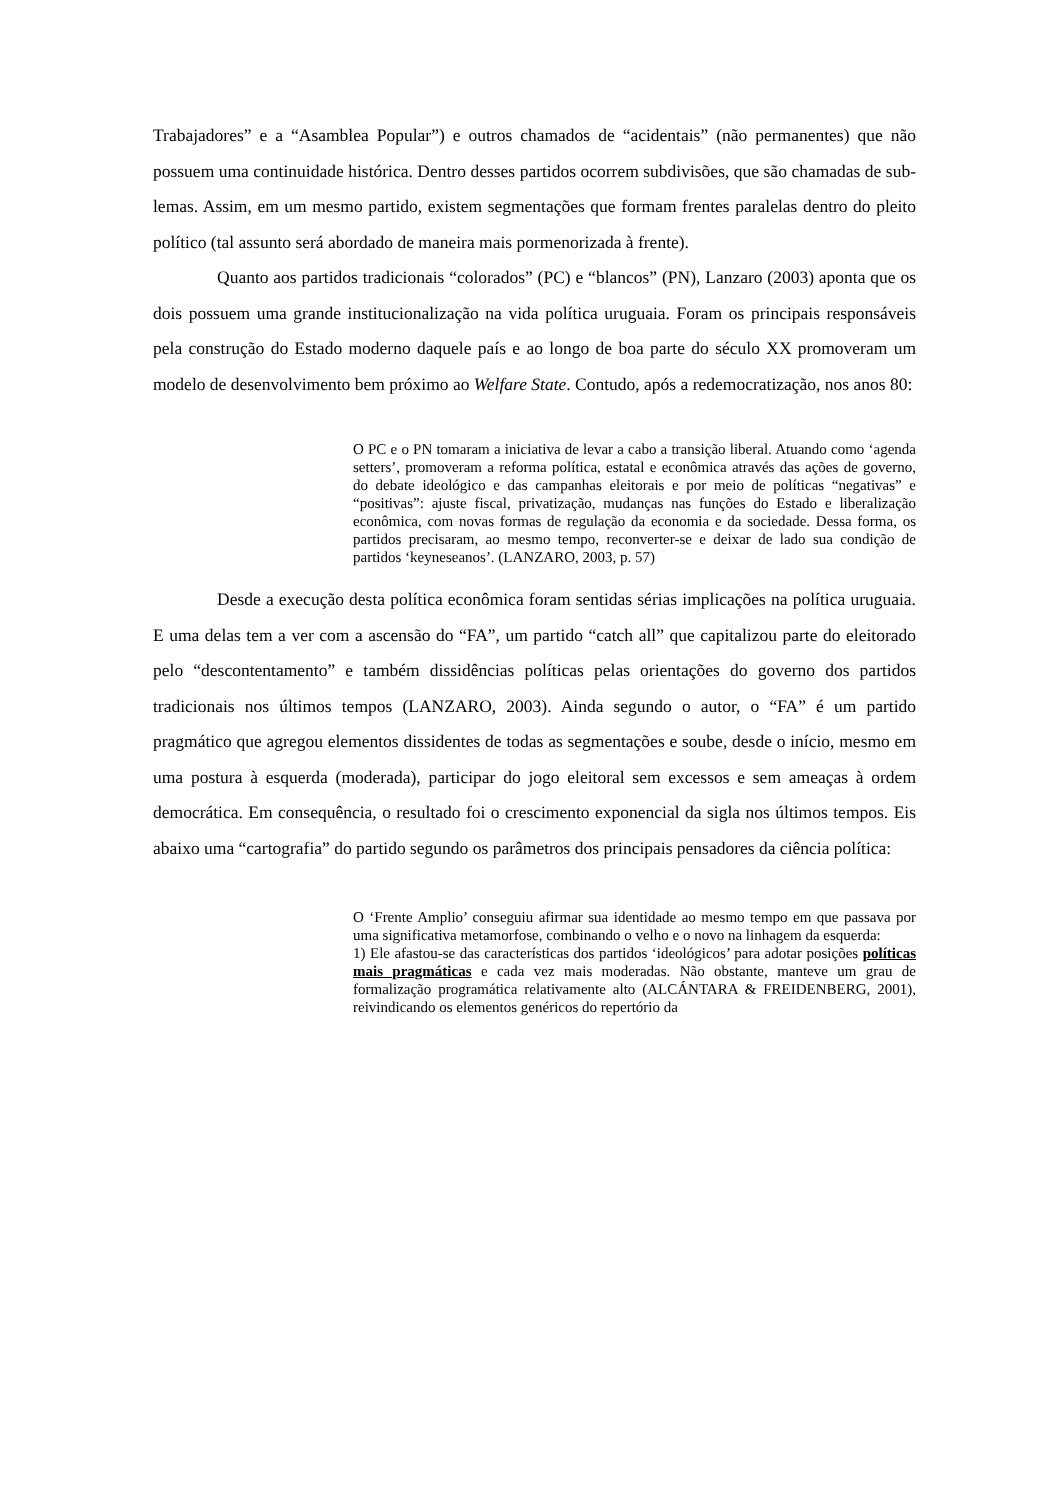Trabajadores” e a “Asamblea Popular”) e outros chamados de “acidentais” (não permanentes) que não possuem uma continuidade histórica. Dentro desses partidos ocorrem subdivisões, que são chamadas de sub-lemas. Assim, em um mesmo partido, existem segmentações que formam frentes paralelas dentro do pleito político (tal assunto será abordado de maneira mais pormenorizada à frente).
Quanto aos partidos tradicionais “colorados” (PC) e “blancos” (PN), Lanzaro (2003) aponta que os dois possuem uma grande institucionalização na vida política uruguaia. Foram os principais responsáveis pela construção do Estado moderno daquele país e ao longo de boa parte do século XX promoveram um modelo de desenvolvimento bem próximo ao Welfare State. Contudo, após a redemocratização, nos anos 80:
O PC e o PN tomaram a iniciativa de levar a cabo a transição liberal. Atuando como ‘agenda setters’, promoveram a reforma política, estatal e econômica através das ações de governo, do debate ideológico e das campanhas eleitorais e por meio de políticas “negativas” e “positivas”: ajuste fiscal, privatização, mudanças nas funções do Estado e liberalização econômica, com novas formas de regulação da economia e da sociedade. Dessa forma, os partidos precisaram, ao mesmo tempo, reconverter-se e deixar de lado sua condição de partidos ‘keyneseanos’. (LANZARO, 2003, p. 57)
Desde a execução desta política econômica foram sentidas sérias implicações na política uruguaia. E uma delas tem a ver com a ascensão do “FA”, um partido “catch all” que capitalizou parte do eleitorado pelo “descontentamento” e também dissidências políticas pelas orientações do governo dos partidos tradicionais nos últimos tempos (LANZARO, 2003). Ainda segundo o autor, o “FA” é um partido pragmático que agregou elementos dissidentes de todas as segmentações e soube, desde o início, mesmo em uma postura à esquerda (moderada), participar do jogo eleitoral sem excessos e sem ameaças à ordem democrática. Em consequência, o resultado foi o crescimento exponencial da sigla nos últimos tempos. Eis abaixo uma “cartografia” do partido segundo os parâmetros dos principais pensadores da ciência política:
O ‘Frente Amplio’ conseguiu afirmar sua identidade ao mesmo tempo em que passava por uma significativa metamorfose, combinando o velho e o novo na linhagem da esquerda:
1) Ele afastou-se das características dos partidos ‘ideológicos’ para adotar posições políticas mais pragmáticas e cada vez mais moderadas. Não obstante, manteve um grau de formalização programática relativamente alto (ALCÁNTARA & FREIDENBERG, 2001), reivindicando os elementos genéricos do repertório da